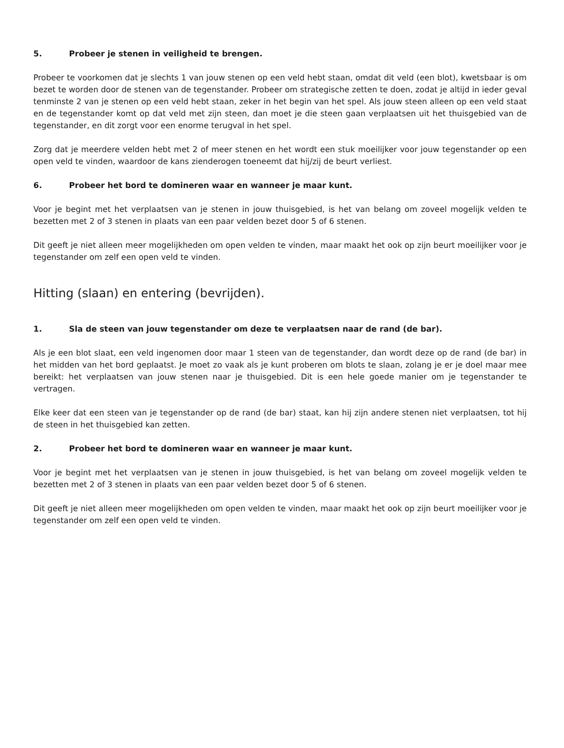5. Probeer je stenen in veiligheid te brengen.
Probeer te voorkomen dat je slechts 1 van jouw stenen op een veld hebt staan, omdat dit veld (een blot), kwetsbaar is om bezet te worden door de stenen van de tegenstander. Probeer om strategische zetten te doen, zodat je altijd in ieder geval tenminste 2 van je stenen op een veld hebt staan, zeker in het begin van het spel. Als jouw steen alleen op een veld staat en de tegenstander komt op dat veld met zijn steen, dan moet je die steen gaan verplaatsen uit het thuisgebied van de tegen­stander, en dit zorgt voor een enorme terugval in het spel.
Zorg dat je meerdere velden hebt met 2 of meer stenen en het wordt een stuk moeilijker voor jouw tegenstander op een open veld te vinden, waardoor de kans zienderogen toeneemt dat hij/zij de beurt verliest.
6. Probeer het bord te domineren waar en wanneer je maar kunt.
Voor je begint met het verplaatsen van je stenen in jouw thuisgebied, is het van belang om zoveel mogelijk velden te bezetten met 2 of 3 stenen in plaats van een paar velden bezet door 5 of 6 stenen.
Dit geeft je niet alleen meer mogelijkheden om open velden te vinden, maar maakt het ook op zijn beurt moeilijker voor je tegenstander om zelf een open veld te vinden.
Hitting (slaan) en entering (bevrijden).
1. Sla de steen van jouw tegenstander om deze te verplaatsen naar de rand (de bar).
Als je een blot slaat, een veld ingenomen door maar 1 steen van de tegenstander, dan wordt deze op de rand (de bar) in het midden van het bord geplaatst. Je moet zo vaak als je kunt proberen om blots te slaan, zolang je er je doel maar mee bereikt: het verplaatsen van jouw stenen naar je thuisgebied. Dit is een hele goede manier om je tegenstander te vertragen.
Elke keer dat een steen van je tegenstander op de rand (de bar) staat, kan hij zijn andere stenen niet verplaatsen, tot hij de steen in het thuisgebied kan zetten.
2. Probeer het bord te domineren waar en wanneer je maar kunt.
Voor je begint met het verplaatsen van je stenen in jouw thuisgebied, is het van belang om zoveel mogelijk velden te bezetten met 2 of 3 stenen in plaats van een paar velden bezet door 5 of 6 stenen.
Dit geeft je niet alleen meer mogelijkheden om open velden te vinden, maar maakt het ook op zijn beurt moeilijker voor je tegenstander om zelf een open veld te vinden.